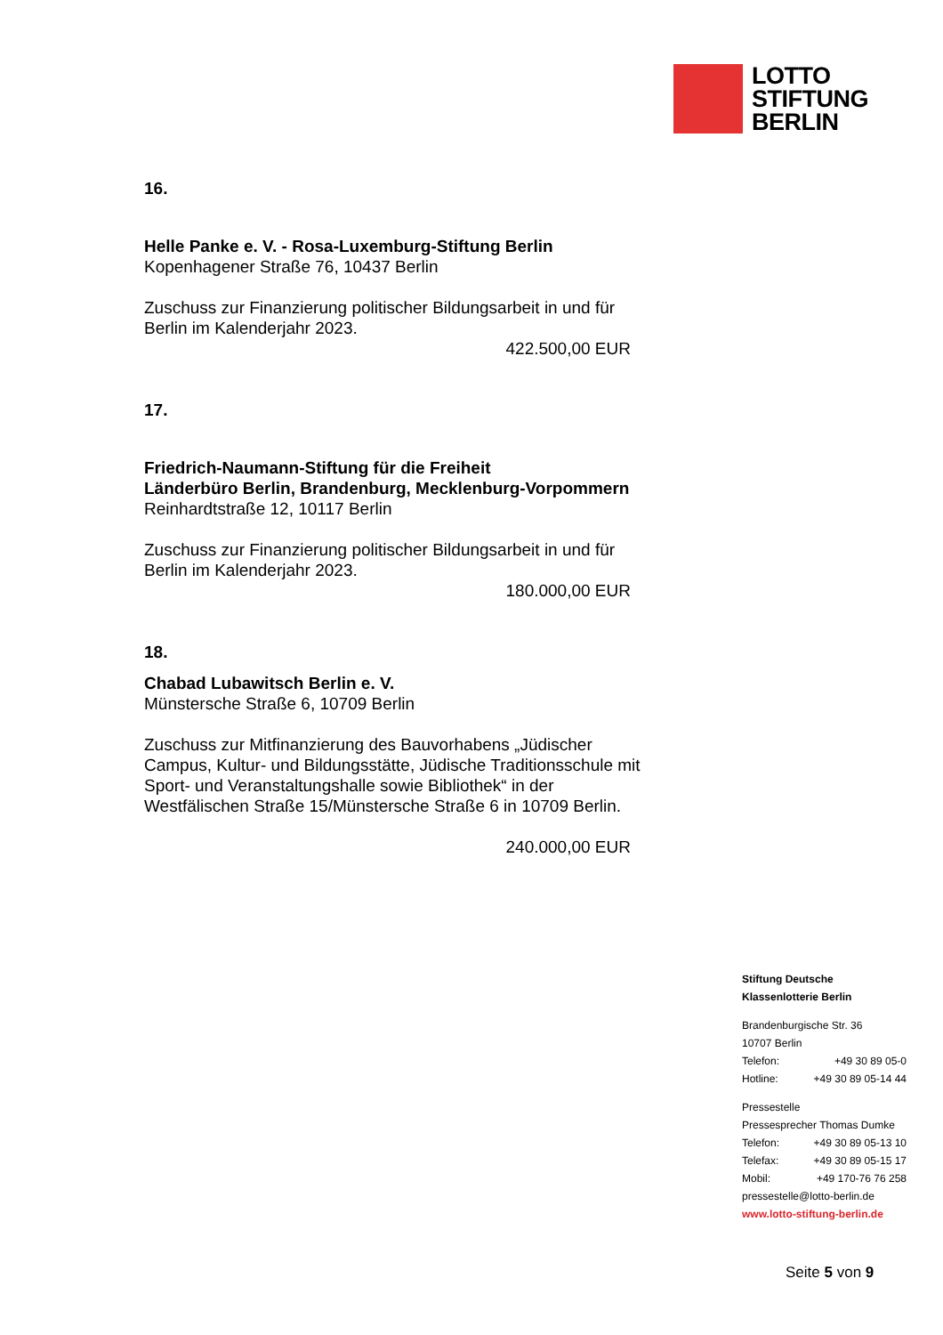LOTTO
STIFTUNG
BERLIN
16.
Helle Panke e. V. - Rosa-Luxemburg-Stiftung Berlin
Kopenhagener Straße 76, 10437 Berlin
Zuschuss zur Finanzierung politischer Bildungsarbeit in und für Berlin im Kalenderjahr 2023.
422.500,00 EUR
17.
Friedrich-Naumann-Stiftung für die Freiheit
Länderbüro Berlin, Brandenburg, Mecklenburg-Vorpommern
Reinhardtstraße 12, 10117 Berlin
Zuschuss zur Finanzierung politischer Bildungsarbeit in und für Berlin im Kalenderjahr 2023.
180.000,00 EUR
18.
Chabad Lubawitsch Berlin e. V.
Münstersche Straße 6, 10709 Berlin
Zuschuss zur Mitfinanzierung des Bauvorhabens „Jüdischer Campus, Kultur- und Bildungsstätte, Jüdische Traditionsschule mit Sport- und Veranstaltungshalle sowie Bibliothek“ in der Westfälischen Straße 15/Münstersche Straße 6 in 10709 Berlin.
240.000,00 EUR
Stiftung Deutsche
Klassenlotterie Berlin
Brandenburgische Str. 36
10707 Berlin
Telefon: +49 30 89 05-0
Hotline: +49 30 89 05-14 44
Pressestelle
Pressesprecher Thomas Dumke
Telefon: +49 30 89 05-13 10
Telefax: +49 30 89 05-15 17
Mobil: +49 170-76 76 258
pressestelle@lotto-berlin.de
www.lotto-stiftung-berlin.de
Seite 5 von 9